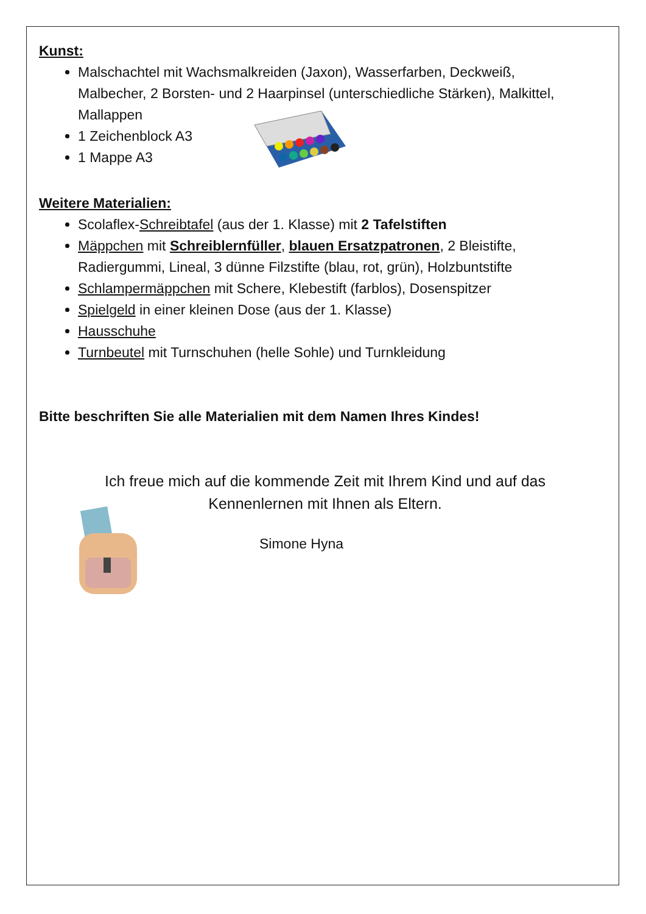Kunst:
Malschachtel mit Wachsmalkreiden (Jaxon), Wasserfarben, Deckweiß, Malbecher, 2 Borsten- und 2 Haarpinsel (unterschiedliche Stärken), Malkittel, Mallappen
1 Zeichenblock A3
1 Mappe A3
Weitere Materialien:
Scolaflex-Schreibtafel (aus der 1. Klasse) mit 2 Tafelstiften
Mäppchen mit Schreiblernfüller, blauen Ersatzpatronen, 2 Bleistifte, Radiergummi, Lineal, 3 dünne Filzstifte (blau, rot, grün), Holzbuntstifte
Schlampermäppchen mit Schere, Klebestift (farblos), Dosenspitzer
Spielgeld in einer kleinen Dose (aus der 1. Klasse)
Hausschuhe
Turnbeutel mit Turnschuhen (helle Sohle) und Turnkleidung
Bitte beschriften Sie alle Materialien mit dem Namen Ihres Kindes!
Ich freue mich auf die kommende Zeit mit Ihrem Kind und auf das Kennenlernen mit Ihnen als Eltern.
Simone Hyna